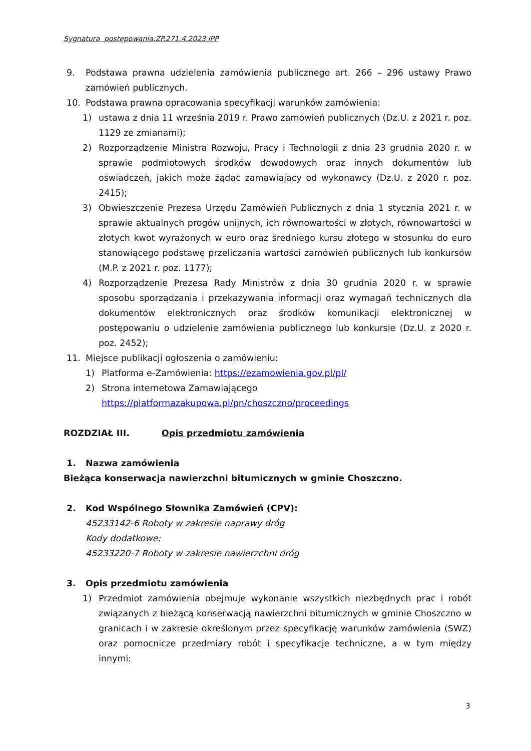Sygnatura postępowania:ZP.271.4.2023.IPP
9. Podstawa prawna udzielenia zamówienia publicznego art. 266 – 296 ustawy Prawo zamówień publicznych.
10. Podstawa prawna opracowania specyfikacji warunków zamówienia:
1) ustawa z dnia 11 września 2019 r. Prawo zamówień publicznych (Dz.U. z 2021 r. poz. 1129 ze zmianami);
2) Rozporządzenie Ministra Rozwoju, Pracy i Technologii z dnia 23 grudnia 2020 r. w sprawie podmiotowych środków dowodowych oraz innych dokumentów lub oświadczeń, jakich może żądać zamawiający od wykonawcy (Dz.U. z 2020 r. poz. 2415);
3) Obwieszczenie Prezesa Urzędu Zamówień Publicznych z dnia 1 stycznia 2021 r. w sprawie aktualnych progów unijnych, ich równowartości w złotych, równowartości w złotych kwot wyrażonych w euro oraz średniego kursu złotego w stosunku do euro stanowiącego podstawę przeliczania wartości zamówień publicznych lub konkursów (M.P. z 2021 r. poz. 1177);
4) Rozporządzenie Prezesa Rady Ministrów z dnia 30 grudnia 2020 r. w sprawie sposobu sporządzania i przekazywania informacji oraz wymagań technicznych dla dokumentów elektronicznych oraz środków komunikacji elektronicznej w postępowaniu o udzielenie zamówienia publicznego lub konkursie (Dz.U. z 2020 r. poz. 2452);
11. Miejsce publikacji ogłoszenia o zamówieniu:
1) Platforma e-Zamówienia: https://ezamowienia.gov.pl/pl/
2) Strona internetowa Zamawiającego
https://platformazakupowa.pl/pn/choszczno/proceedings
ROZDZIAŁ III. Opis przedmiotu zamówienia
1. Nazwa zamówienia
Bieżąca konserwacja nawierzchni bitumicznych w gminie Choszczno.
2. Kod Wspólnego Słownika Zamówień (CPV):
45233142-6 Roboty w zakresie naprawy dróg
Kody dodatkowe:
45233220-7 Roboty w zakresie nawierzchni dróg
3. Opis przedmiotu zamówienia
1) Przedmiot zamówienia obejmuje wykonanie wszystkich niezbędnych prac i robót związanych z bieżącą konserwacją nawierzchni bitumicznych w gminie Choszczno w granicach i w zakresie określonym przez specyfikację warunków zamówienia (SWZ) oraz pomocnicze przedmiary robót i specyfikacje techniczne, a w tym między innymi:
3